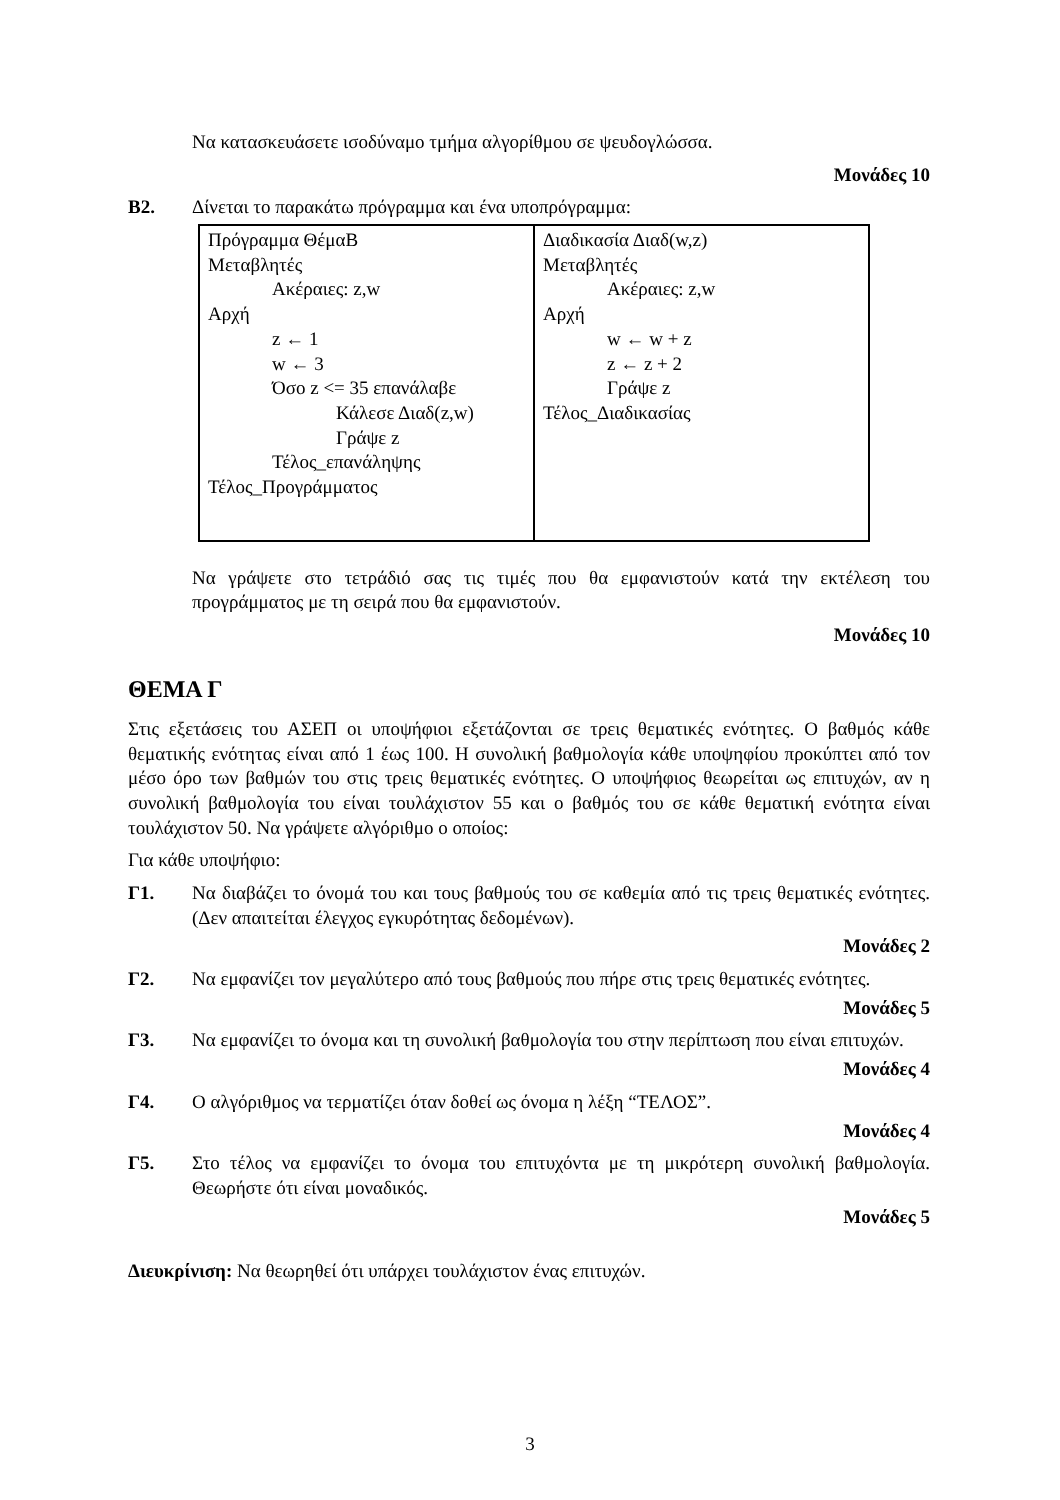Να κατασκευάσετε ισοδύναμο τμήμα αλγορίθμου σε ψευδογλώσσα.
Μονάδες 10
Β2. Δίνεται το παρακάτω πρόγραμμα και ένα υποπρόγραμμα:
| Πρόγραμμα ΘέμαΒ Μεταβλητές Ακέραιες: z,w Αρχή z ← 1 w ← 3 Όσο z <= 35 επανάλαβε Κάλεσε Διαδ(z,w) Γράψε z Τέλος_επανάληψης Τέλος_Προγράμματος | Διαδικασία Διαδ(w,z) Μεταβλητές Ακέραιες: z,w Αρχή w ← w + z z ← z + 2 Γράψε z Τέλος_Διαδικασίας |
Να γράψετε στο τετράδιό σας τις τιμές που θα εμφανιστούν κατά την εκτέλεση του προγράμματος με τη σειρά που θα εμφανιστούν.
Μονάδες 10
ΘΕΜΑ Γ
Στις εξετάσεις του ΑΣΕΠ οι υποψήφιοι εξετάζονται σε τρεις θεματικές ενότητες. Ο βαθμός κάθε θεματικής ενότητας είναι από 1 έως 100. Η συνολική βαθμολογία κάθε υποψηφίου προκύπτει από τον μέσο όρο των βαθμών του στις τρεις θεματικές ενότητες. Ο υποψήφιος θεωρείται ως επιτυχών, αν η συνολική βαθμολογία του είναι τουλάχιστον 55 και ο βαθμός του σε κάθε θεματική ενότητα είναι τουλάχιστον 50. Να γράψετε αλγόριθμο ο οποίος:
Για κάθε υποψήφιο:
Γ1. Να διαβάζει το όνομά του και τους βαθμούς του σε καθεμία από τις τρεις θεματικές ενότητες. (Δεν απαιτείται έλεγχος εγκυρότητας δεδομένων).
Μονάδες 2
Γ2. Να εμφανίζει τον μεγαλύτερο από τους βαθμούς που πήρε στις τρεις θεματικές ενότητες.
Μονάδες 5
Γ3. Να εμφανίζει το όνομα και τη συνολική βαθμολογία του στην περίπτωση που είναι επιτυχών.
Μονάδες 4
Γ4. Ο αλγόριθμος να τερματίζει όταν δοθεί ως όνομα η λέξη “ΤΕΛΟΣ”.
Μονάδες 4
Γ5. Στο τέλος να εμφανίζει το όνομα του επιτυχόντα με τη μικρότερη συνολική βαθμολογία. Θεωρήστε ότι είναι μοναδικός.
Μονάδες 5
Διευκρίνιση: Να θεωρηθεί ότι υπάρχει τουλάχιστον ένας επιτυχών.
3